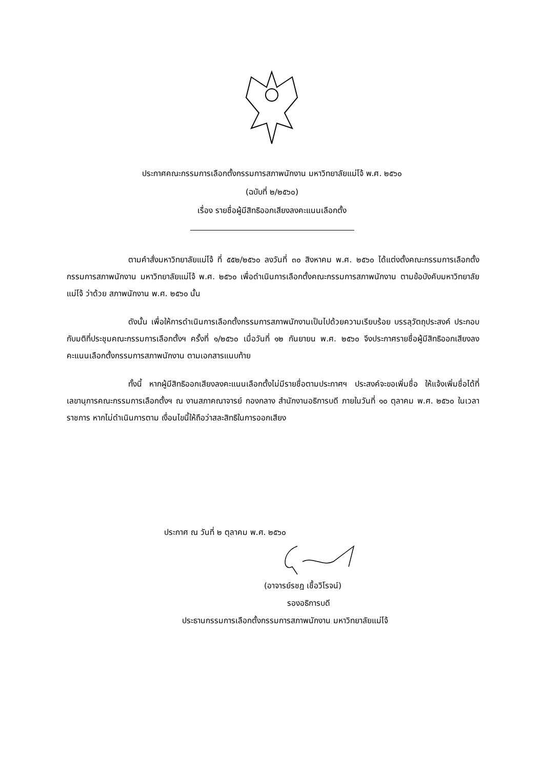ประกาศคณะกรรมการเลือกตั้งกรรมการสภาพนักงาน มหาวิทยาลัยแม่โจ้ พ.ศ. ๒๕๖๐
(ฉบับที่ ๒/๒๕๖๐)
เรื่อง รายชื่อผู้มีสิทธิออกเสียงลงคะแนนเลือกตั้ง
ตามคำสั่งมหาวิทยาลัยแม่โจ้ ที่ ๕๕๒/๒๕๖๐ ลงวันที่ ๓๐ สิงหาคม พ.ศ. ๒๕๖๐ ได้แต่งตั้งคณะกรรมการเลือกตั้งกรรมการสภาพนักงาน มหาวิทยาลัยแม่โจ้ พ.ศ. ๒๕๖๐ เพื่อดำเนินการเลือกตั้งคณะกรรมการสภาพนักงาน ตามข้อบังคับมหาวิทยาลัยแม่โจ้ ว่าด้วย สภาพนักงาน พ.ศ. ๒๕๖๐ นั้น
ดังนั้น เพื่อให้การดำเนินการเลือกตั้งกรรมการสภาพนักงานเป็นไปด้วยความเรียบร้อย บรรลุวัตถุประสงค์ ประกอบกับมติที่ประชุมคณะกรรมการเลือกตั้งฯ ครั้งที่ ๑/๒๕๖๐ เมื่อวันที่ ๑๒ กันยายน พ.ศ. ๒๕๖๐ จึงประกาศรายชื่อผู้มีสิทธิออกเสียงลงคะแนนเลือกตั้งกรรมการสภาพนักงาน ตามเอกสารแนบท้าย
ทั้งนี้ หากผู้มีสิทธิออกเสียงลงคะแนนเลือกตั้งไม่มีรายชื่อตามประกาศฯ ประสงค์จะขอเพิ่มชื่อ ให้แจ้งเพิ่มชื่อได้ที่เลขานุการคณะกรรมการเลือกตั้งฯ ณ งานสภาคณาจารย์ กองกลาง สำนักงานอธิการบดี ภายในวันที่ ๑๐ ตุลาคม พ.ศ. ๒๕๖๐ ในเวลาราชการ หากไม่ดำเนินการตาม เงื่อนไขนี้ให้ถือว่าสละสิทธิในการออกเสียง
ประกาศ ณ วันที่ ๒ ตุลาคม พ.ศ. ๒๕๖๐
(อาจารย์รชฎ เชื้อวิโรจน์)
รองอธิการบดี
ประธานกรรมการเลือกตั้งกรรมการสภาพนักงาน มหาวิทยาลัยแม่โจ้